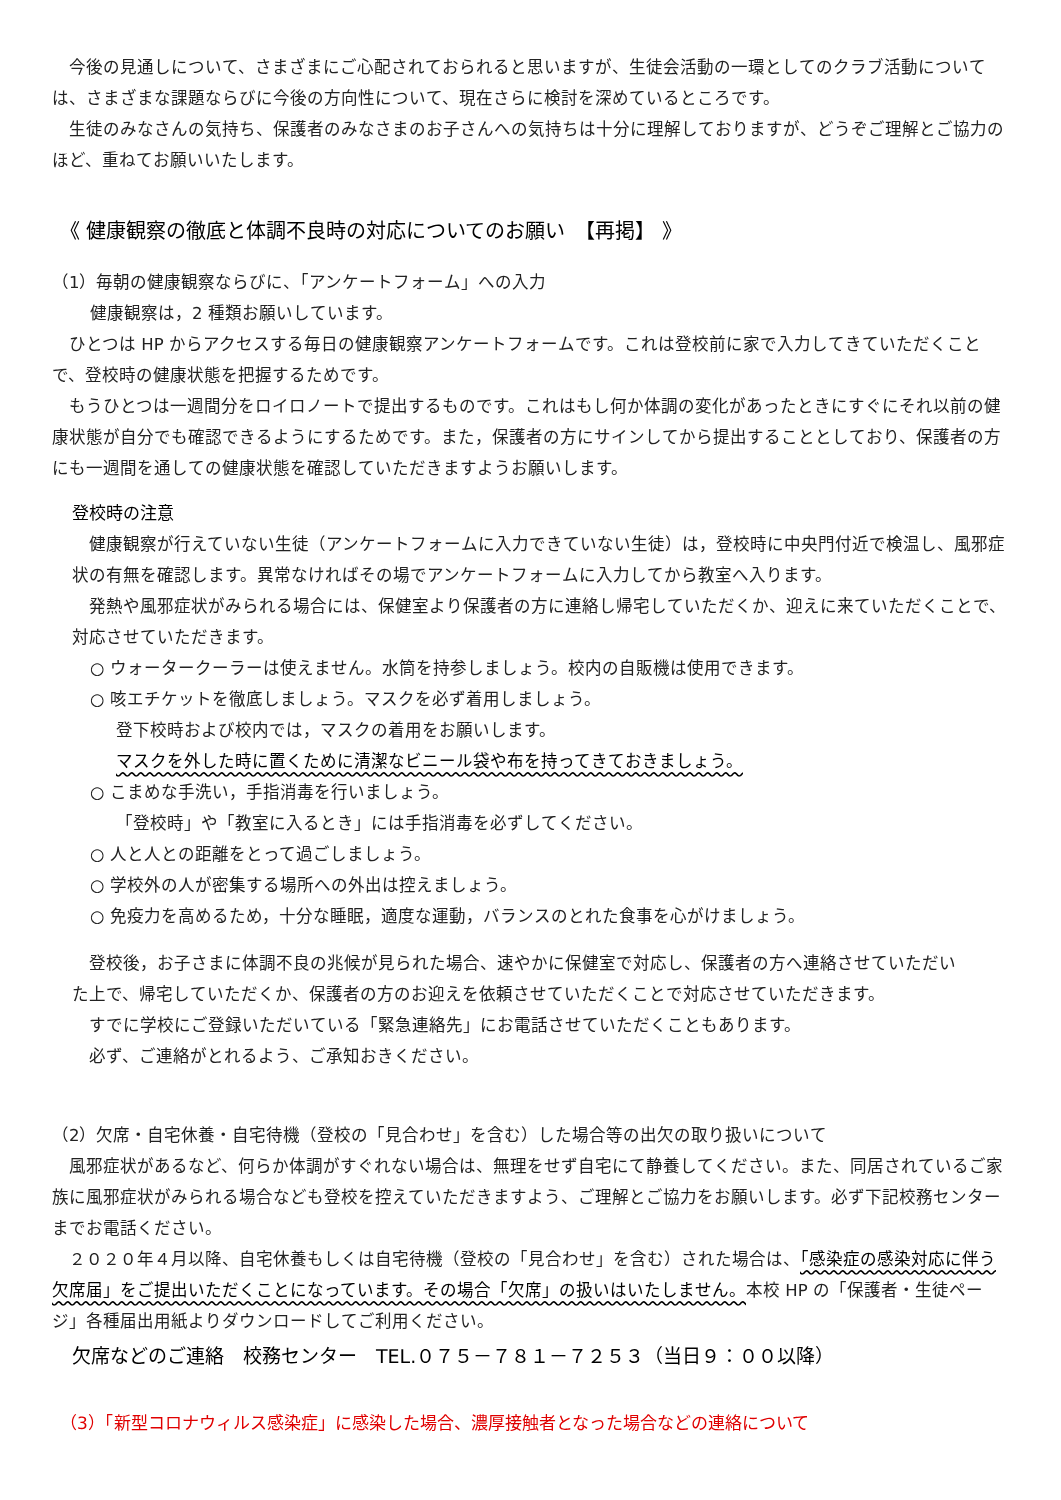今後の見通しについて、さまざまにご心配されておられると思いますが、生徒会活動の一環としてのクラブ活動については、さまざまな課題ならびに今後の方向性について、現在さらに検討を深めているところです。
　生徒のみなさんの気持ち、保護者のみなさまのお子さんへの気持ちは十分に理解しておりますが、どうぞご理解とご協力のほど、重ねてお願いいたします。
《 健康観察の徹底と体調不良時の対応についてのお願い　【再掲】 》
（1）毎朝の健康観察ならびに、「アンケートフォーム」への入力
健康観察は，2 種類お願いしています。
　ひとつは HP からアクセスする毎日の健康観察アンケートフォームです。これは登校前に家で入力してきていただくことで、登校時の健康状態を把握するためです。
　もうひとつは一週間分をロイロノートで提出するものです。これはもし何か体調の変化があったときにすぐにそれ以前の健康状態が自分でも確認できるようにするためです。また，保護者の方にサインしてから提出することとしており、保護者の方にも一週間を通しての健康状態を確認していただきますようお願いします。
登校時の注意
　健康観察が行えていない生徒（アンケートフォームに入力できていない生徒）は，登校時に中央門付近で検温し、風邪症状の有無を確認します。異常なければその場でアンケートフォームに入力してから教室へ入ります。
　発熱や風邪症状がみられる場合には、保健室より保護者の方に連絡し帰宅していただくか、迎えに来ていただくことで、対応させていただきます。
○ ウォータークーラーは使えません。水筒を持参しましょう。校内の自販機は使用できます。
○ 咳エチケットを徹底しましょう。マスクを必ず着用しましょう。
登下校時および校内では，マスクの着用をお願いします。
マスクを外した時に置くために清潔なビニール袋や布を持ってきておきましょう。
○ こまめな手洗い，手指消毒を行いましょう。
「登校時」や「教室に入るとき」には手指消毒を必ずしてください。
○ 人と人との距離をとって過ごしましょう。
○ 学校外の人が密集する場所への外出は控えましょう。
○ 免疫力を高めるため，十分な睡眠，適度な運動，バランスのとれた食事を心がけましょう。
　登校後，お子さまに体調不良の兆候が見られた場合、速やかに保健室で対応し、保護者の方へ連絡させていただいた上で、帰宅していただくか、保護者の方のお迎えを依頼させていただくことで対応させていただきます。
　すでに学校にご登録いただいている「緊急連絡先」にお電話させていただくこともあります。
　必ず、ご連絡がとれるよう、ご承知おきください。
（2）欠席・自宅休養・自宅待機（登校の「見合わせ」を含む）した場合等の出欠の取り扱いについて
　風邪症状があるなど、何らか体調がすぐれない場合は、無理をせず自宅にて静養してください。また、同居されているご家族に風邪症状がみられる場合なども登校を控えていただきますよう、ご理解とご協力をお願いします。必ず下記校務センターまでお電話ください。
　２０２０年４月以降、自宅休養もしくは自宅待機（登校の「見合わせ」を含む）された場合は、「感染症の感染対応に伴う欠席届」をご提出いただくことになっています。その場合「欠席」の扱いはいたしません。本校 HP の「保護者・生徒ページ」各種届出用紙よりダウンロードしてご利用ください。
欠席などのご連絡　校務センター　TEL.０７５－７８１－７２５３（当日９：００以降）
（3）「新型コロナウィルス感染症」に感染した場合、濃厚接触者となった場合などの連絡について